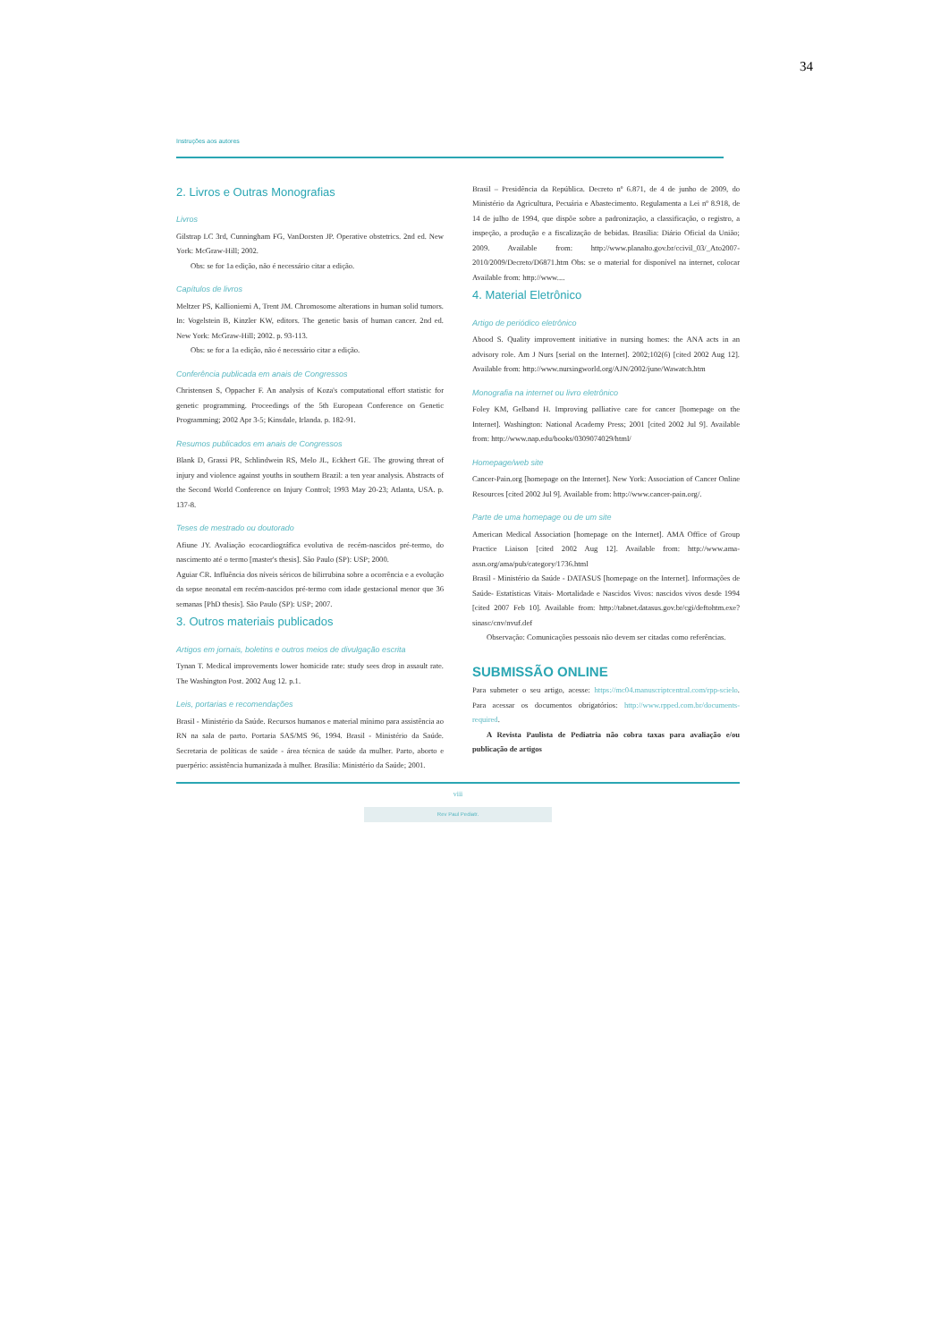34
Instruções aos autores
2. Livros e Outras Monografias
Livros
Gilstrap LC 3rd, Cunningham FG, VanDorsten JP. Operative obstetrics. 2nd ed. New York: McGraw-Hill; 2002.
Obs: se for 1a edição, não é necessário citar a edição.
Capítulos de livros
Meltzer PS, Kallioniemi A, Trent JM. Chromosome alterations in human solid tumors. In: Vogelstein B, Kinzler KW, editors. The genetic basis of human cancer. 2nd ed. New York: McGraw-Hill; 2002. p. 93-113.
Obs: se for a 1a edição, não é necessário citar a edição.
Conferência publicada em anais de Congressos
Christensen S, Oppacher F. An analysis of Koza's computational effort statistic for genetic programming. Proceedings of the 5th European Conference on Genetic Programming; 2002 Apr 3-5; Kinsdale, Irlanda. p. 182-91.
Resumos publicados em anais de Congressos
Blank D, Grassi PR, Schlindwein RS, Melo JL, Eckhert GE. The growing threat of injury and violence against youths in southern Brazil: a ten year analysis. Abstracts of the Second World Conference on Injury Control; 1993 May 20-23; Atlanta, USA. p. 137-8.
Teses de mestrado ou doutorado
Afiune JY. Avaliação ecocardiográfica evolutiva de recém-nascidos pré-termo, do nascimento até o termo [master's thesis]. São Paulo (SP): USP; 2000.
Aguiar CR. Influência dos níveis séricos de bilirrubina sobre a ocorrência e a evolução da sepse neonatal em recém-nascidos pré-termo com idade gestacional menor que 36 semanas [PhD thesis]. São Paulo (SP): USP; 2007.
3. Outros materiais publicados
Artigos em jornais, boletins e outros meios de divulgação escrita
Tynan T. Medical improvements lower homicide rate: study sees drop in assault rate. The Washington Post. 2002 Aug 12. p.1.
Leis, portarias e recomendações
Brasil - Ministério da Saúde. Recursos humanos e material mínimo para assistência ao RN na sala de parto. Portaria SAS/MS 96, 1994. Brasil - Ministério da Saúde. Secretaria de políticas de saúde - área técnica de saúde da mulher. Parto, aborto e puerpério: assistência humanizada à mulher. Brasília: Ministério da Saúde; 2001.
Brasil – Presidência da República. Decreto nº 6.871, de 4 de junho de 2009, do Ministério da Agricultura, Pecuária e Abastecimento. Regulamenta a Lei nº 8.918, de 14 de julho de 1994, que dispõe sobre a padronização, a classificação, o registro, a inspeção, a produção e a fiscalização de bebidas. Brasília: Diário Oficial da União; 2009. Available from: http://www.planalto.gov.br/ccivil_03/_Ato2007-2010/2009/Decreto/D6871.htm Obs: se o material for disponível na internet, colocar Available from: http://www....
4. Material Eletrônico
Artigo de periódico eletrônico
Abood S. Quality improvement initiative in nursing homes: the ANA acts in an advisory role. Am J Nurs [serial on the Internet]. 2002;102(6) [cited 2002 Aug 12]. Available from: http://www.nursingworld.org/AJN/2002/june/Wawatch.htm
Monografia na internet ou livro eletrônico
Foley KM, Gelband H. Improving palliative care for cancer [homepage on the Internet]. Washington: National Academy Press; 2001 [cited 2002 Jul 9]. Available from: http://www.nap.edu/books/0309074029/html/
Homepage/web site
Cancer-Pain.org [homepage on the Internet]. New York: Association of Cancer Online Resources [cited 2002 Jul 9]. Available from: http://www.cancer-pain.org/.
Parte de uma homepage ou de um site
American Medical Association [homepage on the Internet]. AMA Office of Group Practice Liaison [cited 2002 Aug 12]. Available from: http://www.ama-assn.org/ama/pub/category/1736.html
Brasil - Ministério da Saúde - DATASUS [homepage on the Internet]. Informações de Saúde- Estatísticas Vitais- Mortalidade e Nascidos Vivos: nascidos vivos desde 1994 [cited 2007 Feb 10]. Available from: http://tabnet.datasus.gov.br/cgi/deftohtm.exe?sinasc/cnv/nvuf.def
Observação: Comunicações pessoais não devem ser citadas como referências.
SUBMISSÃO ONLINE
Para submeter o seu artigo, acesse: https://mc04.manuscriptcentral.com/rpp-scielo. Para acessar os documentos obrigatórios: http://www.rpped.com.br/documents-required.
A Revista Paulista de Pediatria não cobra taxas para avaliação e/ou publicação de artigos
viii
Rev Paul Pediatr.